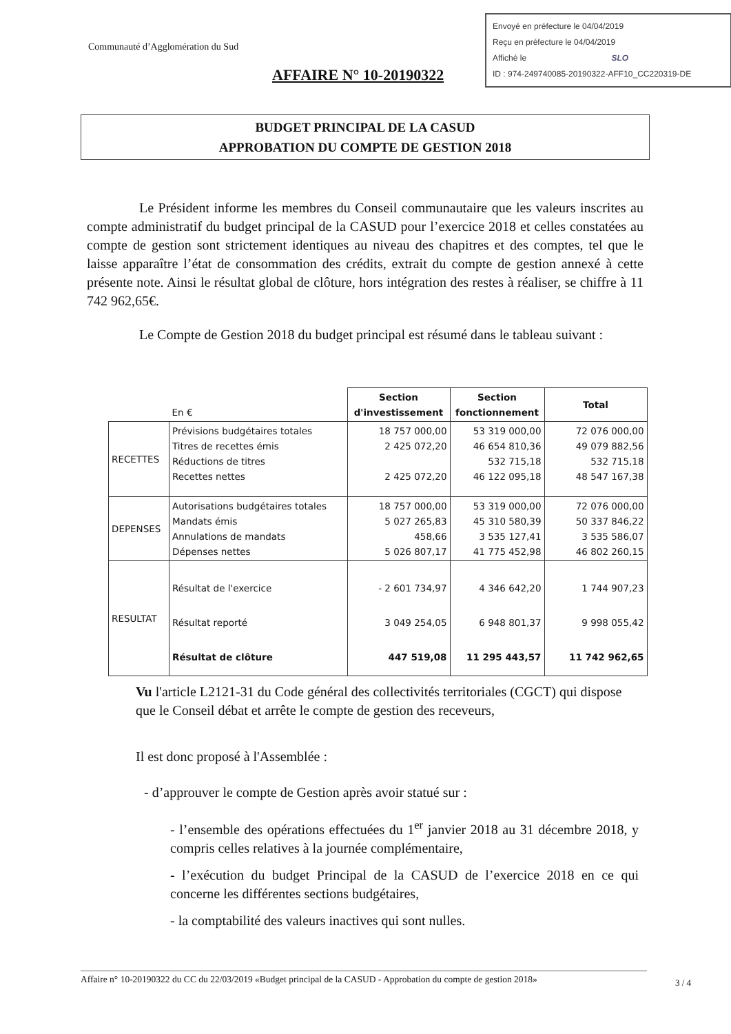Envoyé en préfecture le 04/04/2019
Reçu en préfecture le 04/04/2019
Affiché le SLO
ID : 974-249740085-20190322-AFF10_CC220319-DE
Communauté d’Agglomération du Sud
AFFAIRE N° 10-20190322
BUDGET PRINCIPAL DE LA CASUD
APPROBATION DU COMPTE DE GESTION 2018
Le Président informe les membres du Conseil communautaire que les valeurs inscrites au compte administratif du budget principal de la CASUD pour l’exercice 2018 et celles constatées au compte de gestion sont strictement identiques au niveau des chapitres et des comptes, tel que le laisse apparaître l’état de consommation des crédits, extrait du compte de gestion annexé à cette présente note. Ainsi le résultat global de clôture, hors intégration des restes à réaliser, se chiffre à 11 742 962,65€.
Le Compte de Gestion 2018 du budget principal est résumé dans le tableau suivant :
| | En € | Section d'investissement | Section fonctionnement | Total |
| RECETTES | Prévisions budgétaires totales Titres de recettes émis Réductions de titres Recettes nettes | 18 757 000,00 2 425 072,20 2 425 072,20 | 53 319 000,00 46 654 810,36 532 715,18 46 122 095,18 | 72 076 000,00 49 079 882,56 532 715,18 48 547 167,38 |
| DEPENSES | Autorisations budgétaires totales Mandats émis Annulations de mandats Dépenses nettes | 18 757 000,00 5 027 265,83 458,66 5 026 807,17 | 53 319 000,00 45 310 580,39 3 535 127,41 41 775 452,98 | 72 076 000,00 50 337 846,22 3 535 586,07 46 802 260,15 |
| RESULTAT | Résultat de l'exercice Résultat reporté Résultat de clôture | - 2 601 734,97 3 049 254,05 447 519,08 | 4 346 642,20 6 948 801,37 11 295 443,57 | 1 744 907,23 9 998 055,42 11 742 962,65 |
Vu l'article L2121-31 du Code général des collectivités territoriales (CGCT) qui dispose que le Conseil débat et arrête le compte de gestion des receveurs,
Il est donc proposé à l'Assemblée :
- d’approuver le compte de Gestion après avoir statué sur :
- l’ensemble des opérations effectuées du 1<sup>er</sup> janvier 2018 au 31 décembre 2018, y compris celles relatives à la journée complémentaire,
- l’exécution du budget Principal de la CASUD de l’exercice 2018 en ce qui concerne les différentes sections budgétaires,
- la comptabilité des valeurs inactives qui sont nulles.
Affaire n° 10-20190322 du CC du 22/03/2019 «Budget principal de la CASUD - Approbation du compte de gestion 2018»
3 / 4